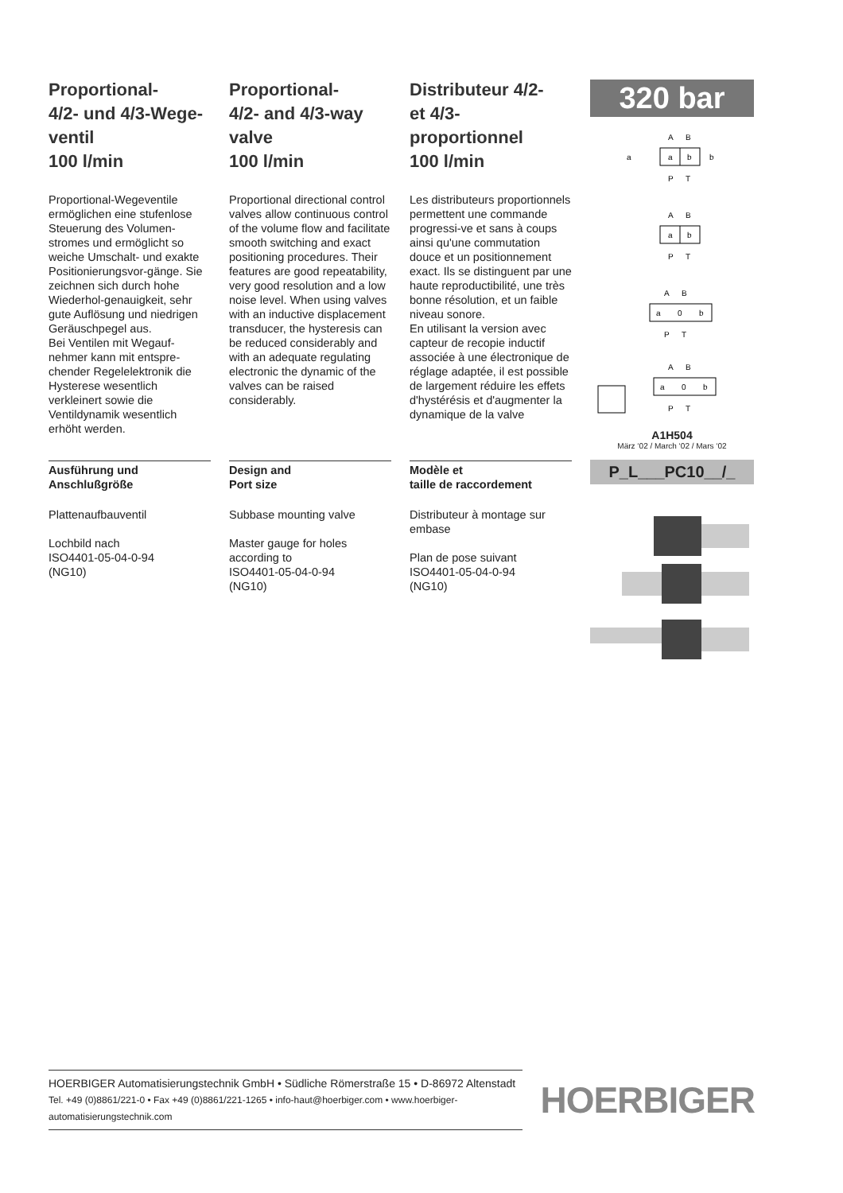Proportional-
4/2- und 4/3-Wege-
ventil
100 l/min
Proportional-Wegeventile ermöglichen eine stufenlose Steuerung des Volumen-stromes und ermöglicht so weiche Umschalt- und exakte Positionierungsvor-gänge. Sie zeichnen sich durch hohe Wiederhol-genauigkeit, sehr gute Auflösung und niedrigen Geräuschpegel aus.
Bei Ventilen mit Wegauf-nehmer kann mit entspre-chender Regelelektronik die Hysterese wesentlich verkleinert sowie die Ventildynamik wesentlich erhöht werden.
Proportional-
4/2- and 4/3-way
valve
100 l/min
Proportional directional control valves allow continuous control of the volume flow and facilitate smooth switching and exact positioning procedures. Their features are good repeatability, very good resolution and a low noise level. When using valves with an inductive displacement transducer, the hysteresis can be reduced considerably and with an adequate regulating electronic the dynamic of the valves can be raised considerably.
Distributeur 4/2-
et 4/3-
proportionnel
100 l/min
Les distributeurs proportionnels permettent une commande progressi-ve et sans à coups ainsi qu'une commutation douce et un positionnement exact. Ils se distinguent par une haute reproductibilité, une très bonne résolution, et un faible niveau sonore.
En utilisant la version avec capteur de recopie inductif associée à une électronique de réglage adaptée, il est possible de largement réduire les effets d'hystérésis et d'augmenter la dynamique de la valve
320 bar
A
B
a
b
P
T
a
b
A
B
a
b
P
T
A
B
a
0
b
P
T
A
B
a
0
b
P
T
Ausführung und
Anschlußgröße
Plattenaufbauventil
Lochbild nach
ISO4401-05-04-0-94
(NG10)
Design and
Port size
Subbase mounting valve
Master gauge for holes according to
ISO4401-05-04-0-94
(NG10)
Modèle et
taille de raccordement
Distributeur à montage sur embase
Plan de pose suivant
ISO4401-05-04-0-94
(NG10)
A1H504
März ‘02 / March ‘02 / Mars ‘02
P_L___PC10__/_
HOERBIGER Automatisierungstechnik GmbH • Südliche Römerstraße 15 • D-86972 Altenstadt
Tel. +49 (0)8861/221-0 • Fax +49 (0)8861/221-1265 • info-haut@hoerbiger.com • www.hoerbiger-automatisierungstechnik.com
HOERBIGER